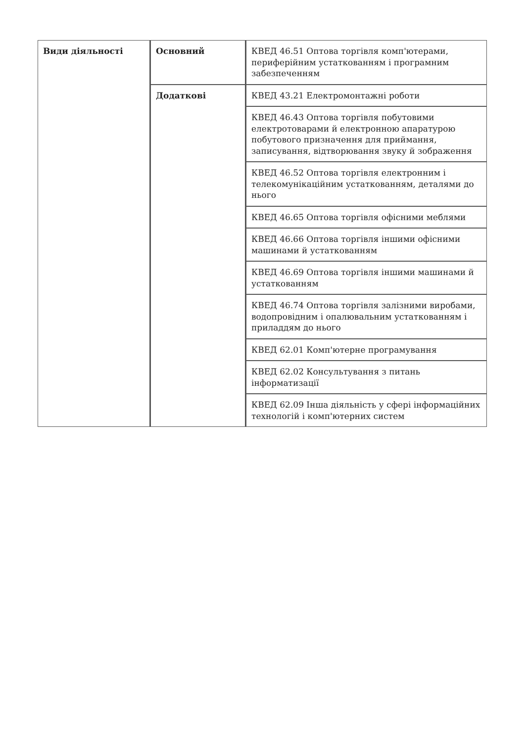| Види діяльності | Основний | КВЕД 46.51 Оптова торгівля комп'ютерами, периферійним устаткованням і програмним забезпеченням |
| | Додаткові | КВЕД 43.21 Електромонтажні роботи |
| | | КВЕД 46.43 Оптова торгівля побутовими електротоварами й електронною апаратурою побутового призначення для приймання, записування, відтворювання звуку й зображення |
| | | КВЕД 46.52 Оптова торгівля електронним і телекомунікаційним устаткованням, деталями до нього |
| | | КВЕД 46.65 Оптова торгівля офісними меблями |
| | | КВЕД 46.66 Оптова торгівля іншими офісними машинами й устаткованням |
| | | КВЕД 46.69 Оптова торгівля іншими машинами й устаткованням |
| | | КВЕД 46.74 Оптова торгівля залізними виробами, водопровідним і опалювальним устаткованням і приладдям до нього |
| | | КВЕД 62.01 Комп'ютерне програмування |
| | | КВЕД 62.02 Консультування з питань інформатизації |
| | | КВЕД 62.09 Інша діяльність у сфері інформаційних технологій і комп'ютерних систем |